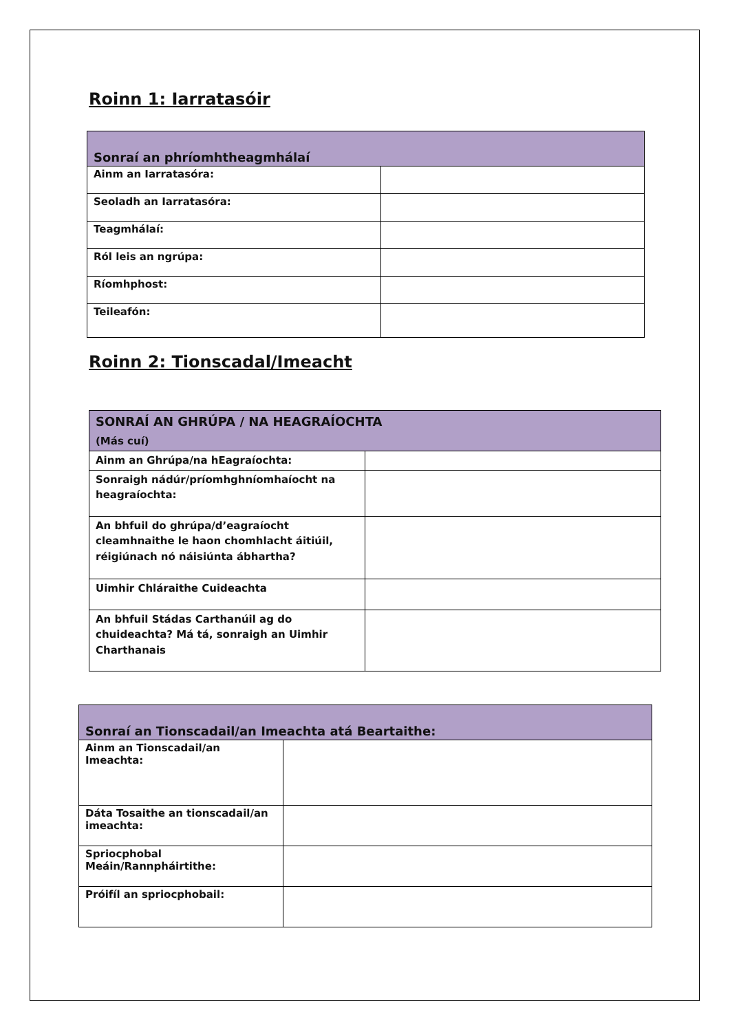Roinn 1: Iarratasóir
| Sonraí an phríomhtheagmhálaí | |
| --- | --- |
| Ainm an Iarratasóra: | |
| Seoladh an Iarratasóra: | |
| Teagmhálaí: | |
| Ról leis an ngrúpa: | |
| Ríomhphost: | |
| Teileafón: | |
Roinn 2: Tionscadal/Imeacht
| SONRAÍ AN GHRÚPA / NA HEAGRAÍOCHTA (Más cuí) | |
| --- | --- |
| Ainm an Ghrúpa/na hEagraíochta: | |
| Sonraigh nádúr/príomhghníomhaíocht na heagraíochta: | |
| An bhfuil do ghrúpa/d’eagraíocht cleamhnaithe le haon chomhlacht áitiúil, réigiúnach nó náisiúnta ábhartha? | |
| Uimhir Chláraithe Cuideachta | |
| An bhfuil Stádas Carthanúil ag do chuideachta? Má tá, sonraigh an Uimhir Charthanais | |
| Sonraí an Tionscadail/an Imeachta atá Beartaithe: | |
| --- | --- |
| Ainm an Tionscadail/an Imeachta: | |
| Dáta Tosaithe an tionscadail/an imeachta: | |
| Spriocphobal Meáin/Rannpháirtithe: | |
| Próifíl an spriocphobail: | |